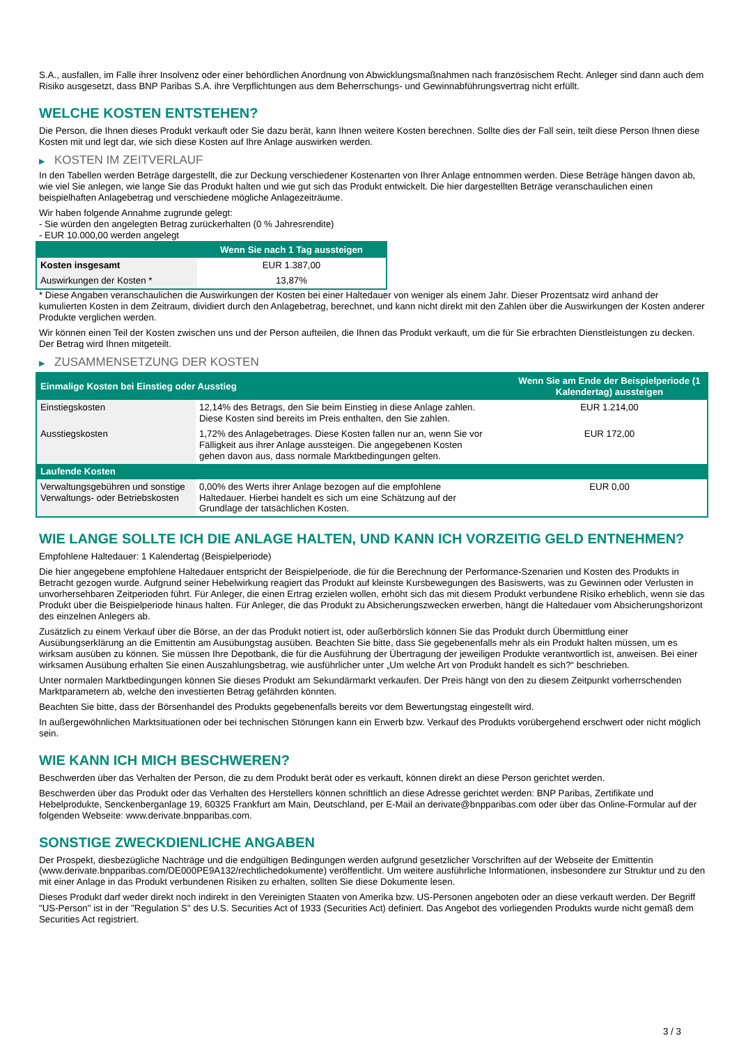S.A., ausfallen, im Falle ihrer Insolvenz oder einer behördlichen Anordnung von Abwicklungsmaßnahmen nach französischem Recht. Anleger sind dann auch dem Risiko ausgesetzt, dass BNP Paribas S.A. ihre Verpflichtungen aus dem Beherrschungs- und Gewinnabführungsvertrag nicht erfüllt.
WELCHE KOSTEN ENTSTEHEN?
Die Person, die Ihnen dieses Produkt verkauft oder Sie dazu berät, kann Ihnen weitere Kosten berechnen. Sollte dies der Fall sein, teilt diese Person Ihnen diese Kosten mit und legt dar, wie sich diese Kosten auf Ihre Anlage auswirken werden.
▶ KOSTEN IM ZEITVERLAUF
In den Tabellen werden Beträge dargestellt, die zur Deckung verschiedener Kostenarten von Ihrer Anlage entnommen werden. Diese Beträge hängen davon ab, wie viel Sie anlegen, wie lange Sie das Produkt halten und wie gut sich das Produkt entwickelt. Die hier dargestellten Beträge veranschaulichen einen beispielhaften Anlagebetrag und verschiedene mögliche Anlagezeiträume.
Wir haben folgende Annahme zugrunde gelegt:
- Sie würden den angelegten Betrag zurückerhalten (0 % Jahresrendite)
- EUR 10.000,00 werden angelegt
| | Wenn Sie nach 1 Tag aussteigen |
| --- | --- |
| Kosten insgesamt | EUR 1.387,00 |
| Auswirkungen der Kosten * | 13,87% |
* Diese Angaben veranschaulichen die Auswirkungen der Kosten bei einer Haltedauer von weniger als einem Jahr. Dieser Prozentsatz wird anhand der kumulierten Kosten in dem Zeitraum, dividiert durch den Anlagebetrag, berechnet, und kann nicht direkt mit den Zahlen über die Auswirkungen der Kosten anderer Produkte verglichen werden.
Wir können einen Teil der Kosten zwischen uns und der Person aufteilen, die Ihnen das Produkt verkauft, um die für Sie erbrachten Dienstleistungen zu decken. Der Betrag wird Ihnen mitgeteilt.
▶ ZUSAMMENSETZUNG DER KOSTEN
| Einmalige Kosten bei Einstieg oder Ausstieg | | Wenn Sie am Ende der Beispielperiode (1 Kalendertag) aussteigen |
| --- | --- | --- |
| Einstiegskosten | 12,14% des Betrags, den Sie beim Einstieg in diese Anlage zahlen. Diese Kosten sind bereits im Preis enthalten, den Sie zahlen. | EUR 1.214,00 |
| Ausstiegskosten | 1,72% des Anlagebetrages. Diese Kosten fallen nur an, wenn Sie vor Fälligkeit aus ihrer Anlage aussteigen. Die angegebenen Kosten gehen davon aus, dass normale Marktbedingungen gelten. | EUR 172,00 |
| Laufende Kosten | | |
| Verwaltungsgebühren und sonstige Verwaltungs- oder Betriebskosten | 0,00% des Werts ihrer Anlage bezogen auf die empfohlene Haltedauer. Hierbei handelt es sich um eine Schätzung auf der Grundlage der tatsächlichen Kosten. | EUR 0,00 |
WIE LANGE SOLLTE ICH DIE ANLAGE HALTEN, UND KANN ICH VORZEITIG GELD ENTNEHMEN?
Empfohlene Haltedauer: 1 Kalendertag (Beispielperiode)
Die hier angegebene empfohlene Haltedauer entspricht der Beispielperiode, die für die Berechnung der Performance-Szenarien und Kosten des Produkts in Betracht gezogen wurde. Aufgrund seiner Hebelwirkung reagiert das Produkt auf kleinste Kursbewegungen des Basiswerts, was zu Gewinnen oder Verlusten in unvorhersehbaren Zeitperioden führt. Für Anleger, die einen Ertrag erzielen wollen, erhöht sich das mit diesem Produkt verbundene Risiko erheblich, wenn sie das Produkt über die Beispielperiode hinaus halten. Für Anleger, die das Produkt zu Absicherungszwecken erwerben, hängt die Haltedauer vom Absicherungshorizont des einzelnen Anlegers ab.
Zusätzlich zu einem Verkauf über die Börse, an der das Produkt notiert ist, oder außerbörslich können Sie das Produkt durch Übermittlung einer Ausübungserklärung an die Emittentin am Ausübungstag ausüben. Beachten Sie bitte, dass Sie gegebenenfalls mehr als ein Produkt halten müssen, um es wirksam ausüben zu können. Sie müssen Ihre Depotbank, die für die Ausführung der Übertragung der jeweiligen Produkte verantwortlich ist, anweisen. Bei einer wirksamen Ausübung erhalten Sie einen Auszahlungsbetrag, wie ausführlicher unter „Um welche Art von Produkt handelt es sich?“ beschrieben.
Unter normalen Marktbedingungen können Sie dieses Produkt am Sekundärmarkt verkaufen. Der Preis hängt von den zu diesem Zeitpunkt vorherrschenden Marktparametern ab, welche den investierten Betrag gefährden könnten.
Beachten Sie bitte, dass der Börsenhandel des Produkts gegebenenfalls bereits vor dem Bewertungstag eingestellt wird.
In außergewöhnlichen Marktsituationen oder bei technischen Störungen kann ein Erwerb bzw. Verkauf des Produkts vorübergehend erschwert oder nicht möglich sein.
WIE KANN ICH MICH BESCHWEREN?
Beschwerden über das Verhalten der Person, die zu dem Produkt berät oder es verkauft, können direkt an diese Person gerichtet werden.
Beschwerden über das Produkt oder das Verhalten des Herstellers können schriftlich an diese Adresse gerichtet werden: BNP Paribas, Zertifikate und Hebelprodukte, Senckenberganlage 19, 60325 Frankfurt am Main, Deutschland, per E-Mail an derivate@bnpparibas.com oder über das Online-Formular auf der folgenden Webseite: www.derivate.bnpparibas.com.
SONSTIGE ZWECKDIENLICHE ANGABEN
Der Prospekt, diesbezügliche Nachträge und die endgültigen Bedingungen werden aufgrund gesetzlicher Vorschriften auf der Webseite der Emittentin (www.derivate.bnpparibas.com/DE000PE9A132/rechtlichedokumente) veröffentlicht. Um weitere ausführliche Informationen, insbesondere zur Struktur und zu den mit einer Anlage in das Produkt verbundenen Risiken zu erhalten, sollten Sie diese Dokumente lesen.
Dieses Produkt darf weder direkt noch indirekt in den Vereinigten Staaten von Amerika bzw. US-Personen angeboten oder an diese verkauft werden. Der Begriff "US-Person" ist in der "Regulation S" des U.S. Securities Act of 1933 (Securities Act) definiert. Das Angebot des vorliegenden Produkts wurde nicht gemäß dem Securities Act registriert.
3 / 3